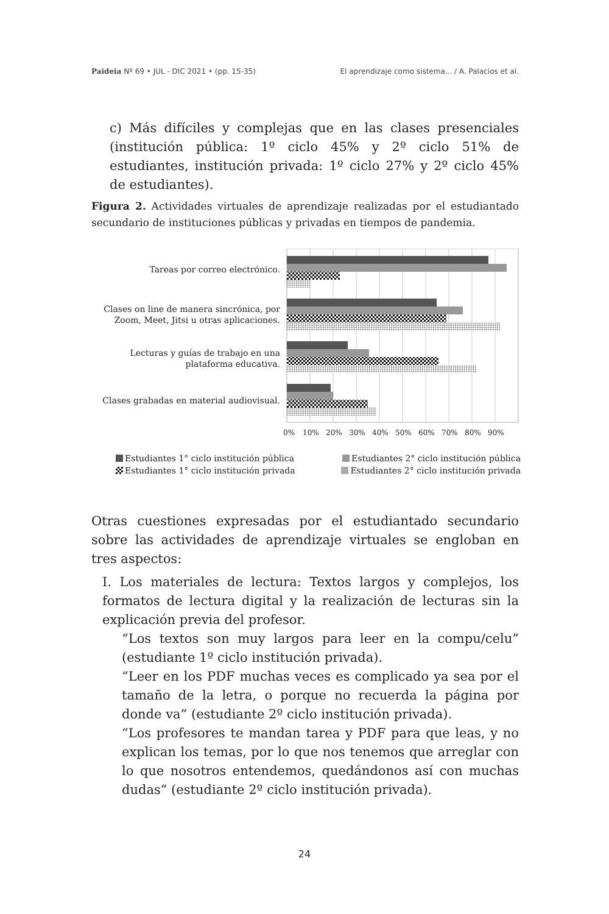Paideia Nº 69 • JUL - DIC 2021 • (pp. 15-35) El aprendizaje como sistema... / A. Palacios et al.
c) Más difíciles y complejas que en las clases presenciales (institución pública: 1º ciclo 45% y 2º ciclo 51% de estudiantes, institución privada: 1º ciclo 27% y 2º ciclo 45% de estudiantes).
Figura 2. Actividades virtuales de aprendizaje realizadas por el estudiantado secundario de instituciones públicas y privadas en tiempos de pandemia.
Tareas por correo electrónico.
Clases on line de manera sincrónica, por Zoom, Meet, Jitsi u otras aplicaciones.
Lecturas y guías de trabajo en una plataforma educativa.
Clases grabadas en material audiovisual.
0%
10%
20%
30%
40%
50%
60%
70%
80%
90%
Estudiantes 1° ciclo institución pública Estudiantes 2° ciclo institución pública Estudiantes 1° ciclo institución privada Estudiantes 2° ciclo institución privada
Otras cuestiones expresadas por el estudiantado secundario sobre las actividades de aprendizaje virtuales se engloban en tres aspectos:
I. Los materiales de lectura: Textos largos y complejos, los formatos de lectura digital y la realización de lecturas sin la explicación previa del profesor.
“Los textos son muy largos para leer en la compu/celu” (estudiante 1º ciclo institución privada).
“Leer en los PDF muchas veces es complicado ya sea por el tamaño de la letra, o porque no recuerda la página por donde va” (estudiante 2º ciclo institución privada).
“Los profesores te mandan tarea y PDF para que leas, y no explican los temas, por lo que nos tenemos que arreglar con lo que nosotros entendemos, quedándonos así con muchas dudas” (estudiante 2º ciclo institución privada).
24